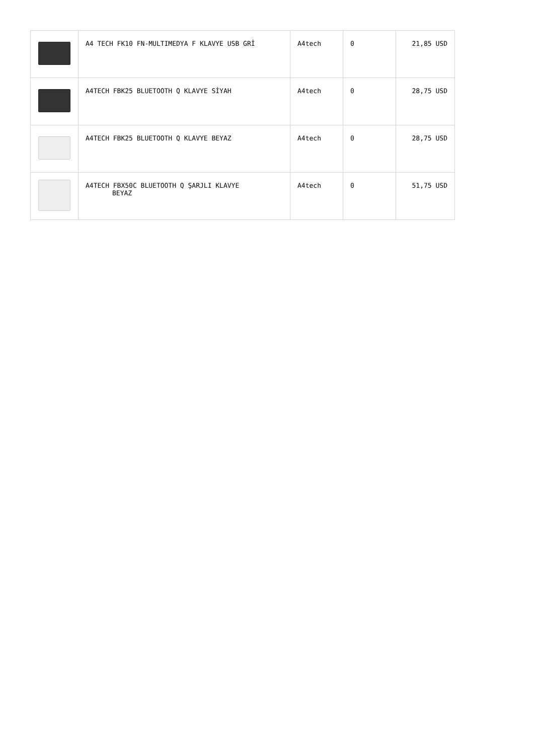| | A4 TECH FK10 FN-MULTIMEDYA F KLAVYE USB GRİ | A4tech | 0 | 21,85 USD |
| | A4TECH FBK25 BLUETOOTH Q KLAVYE SİYAH | A4tech | 0 | 28,75 USD |
| | A4TECH FBK25 BLUETOOTH Q KLAVYE BEYAZ | A4tech | 0 | 28,75 USD |
| | A4TECH FBX50C BLUETOOTH Q ŞARJLI KLAVYE BEYAZ | A4tech | 0 | 51,75 USD |